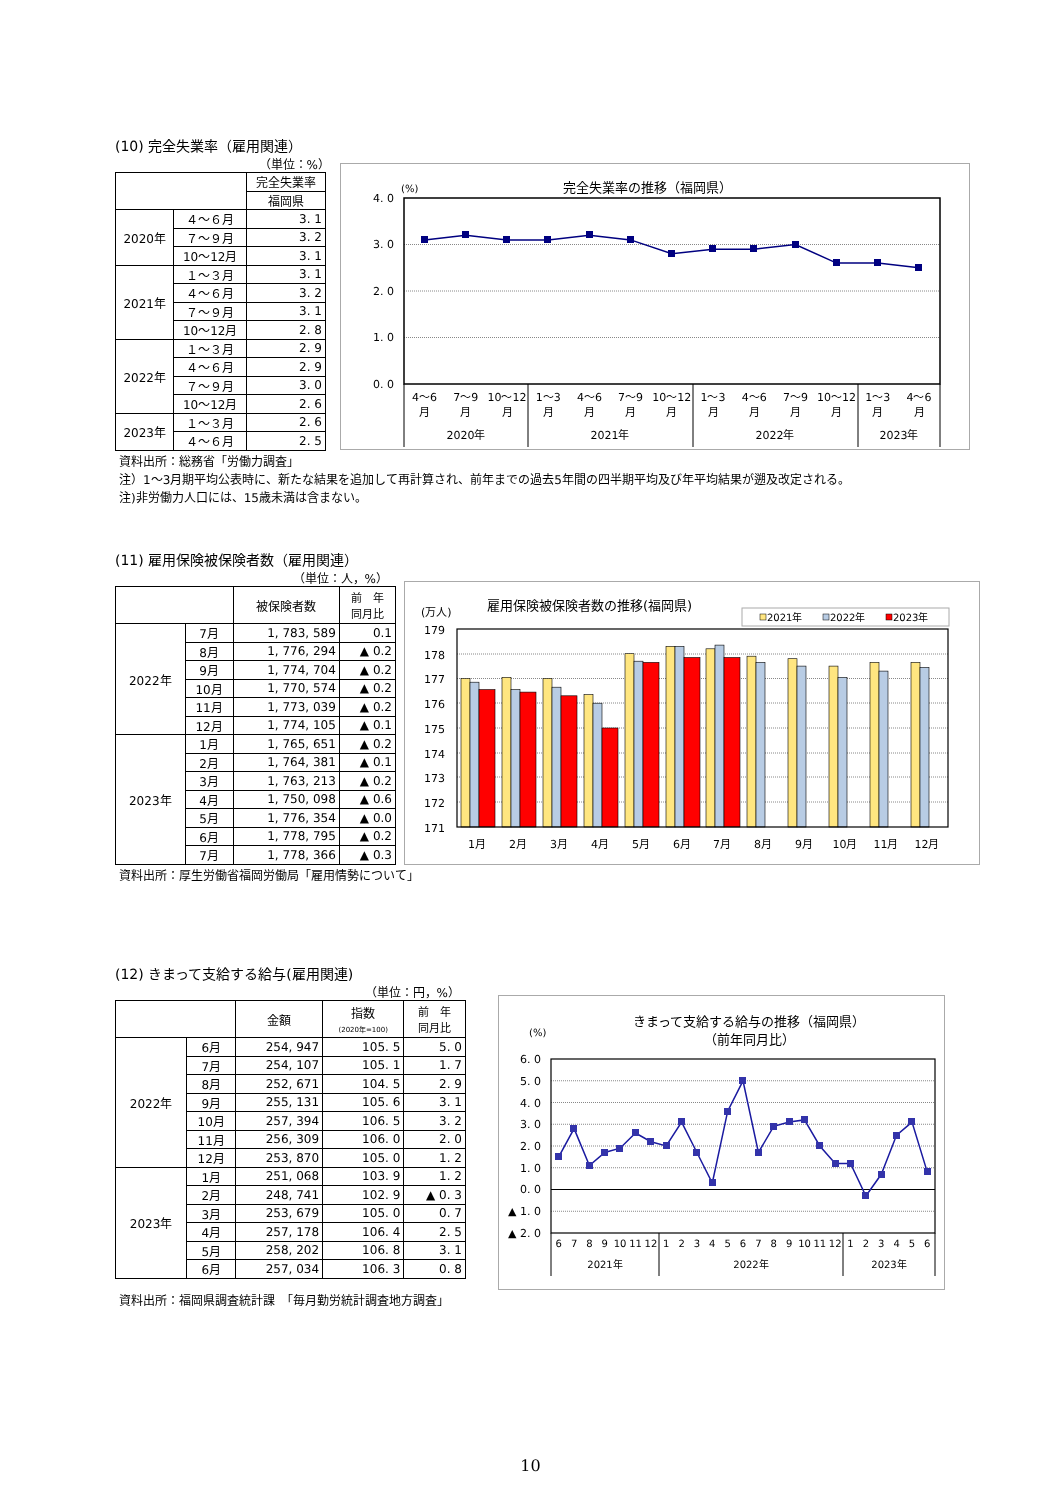(10) 完全失業率（雇用関連）
（単位：%）
| | | 完全失業率 |
| --- | --- | --- |
| | | 福岡県 |
| 2020年 | ４～６月 | 3. 1 |
| | ７～９月 | 3. 2 |
| | 10～12月 | 3. 1 |
| 2021年 | １～３月 | 3. 1 |
| | ４～６月 | 3. 2 |
| | ７～９月 | 3. 1 |
| | 10～12月 | 2. 8 |
| 2022年 | １～３月 | 2. 9 |
| | ４～６月 | 2. 9 |
| | ７～９月 | 3. 0 |
| | 10～12月 | 2. 6 |
| 2023年 | １～３月 | 2. 6 |
| | ４～６月 | 2. 5 |
完全失業率の推移（福岡県）
(%)
4. 0
3. 0
2. 0
1. 0
0. 0
4～6
7～9
10～12
1～3
4～6
7～9
10～12
1～3
4～6
7～9
10～12
1～3
4～6
月
月
月
月
月
月
月
月
月
月
月
月
月
2020年
2021年
2022年
2023年
資料出所：総務省「労働力調査」
注）1～3月期平均公表時に、新たな結果を追加して再計算され、前年までの過去5年間の四半期平均及び年平均結果が遡及改定される。
注)非労働力人口には、15歳未満は含まない。
(11) 雇用保険被保険者数（雇用関連）
（単位：人，%）
| | | 被保険者数 | 前 年 同月比 |
| --- | --- | --- | --- |
| 2022年 | 7月 | 1, 783, 589 | 0.1 |
| | 8月 | 1, 776, 294 | ▲ 0.2 |
| | 9月 | 1, 774, 704 | ▲ 0.2 |
| | 10月 | 1, 770, 574 | ▲ 0.2 |
| | 11月 | 1, 773, 039 | ▲ 0.2 |
| | 12月 | 1, 774, 105 | ▲ 0.1 |
| 2023年 | 1月 | 1, 765, 651 | ▲ 0.2 |
| | 2月 | 1, 764, 381 | ▲ 0.1 |
| | 3月 | 1, 763, 213 | ▲ 0.2 |
| | 4月 | 1, 750, 098 | ▲ 0.6 |
| | 5月 | 1, 776, 354 | ▲ 0.0 |
| | 6月 | 1, 778, 795 | ▲ 0.2 |
| | 7月 | 1, 778, 366 | ▲ 0.3 |
雇用保険被保険者数の推移(福岡県)
(万人)
2021年
2022年
2023年
179
178
177
176
175
174
173
172
171
1月
2月
3月
4月
5月
6月
7月
8月
9月
10月
11月
12月
資料出所：厚生労働省福岡労働局「雇用情勢について」
(12) きまって支給する給与(雇用関連)
（単位：円，%）
| | | 金額 | 指数 (2020年=100) | 前 年 同月比 |
| --- | --- | --- | --- | --- |
| 2022年 | 6月 | 254, 947 | 105. 5 | 5. 0 |
| | 7月 | 254, 107 | 105. 1 | 1. 7 |
| | 8月 | 252, 671 | 104. 5 | 2. 9 |
| | 9月 | 255, 131 | 105. 6 | 3. 1 |
| | 10月 | 257, 394 | 106. 5 | 3. 2 |
| | 11月 | 256, 309 | 106. 0 | 2. 0 |
| | 12月 | 253, 870 | 105. 0 | 1. 2 |
| 2023年 | 1月 | 251, 068 | 103. 9 | 1. 2 |
| | 2月 | 248, 741 | 102. 9 | ▲ 0. 3 |
| | 3月 | 253, 679 | 105. 0 | 0. 7 |
| | 4月 | 257, 178 | 106. 4 | 2. 5 |
| | 5月 | 258, 202 | 106. 8 | 3. 1 |
| | 6月 | 257, 034 | 106. 3 | 0. 8 |
きまって支給する給与の推移（福岡県）
（前年同月比）
(%)
6. 0
5. 0
4. 0
3. 0
2. 0
1. 0
0. 0
▲ 1. 0
▲ 2. 0
6
7
8
9
10
11
12
1
2
3
4
5
6
7
8
9
10
11
12
1
2
3
4
5
6
2021年
2022年
2023年
資料出所：福岡県調査統計課　「毎月勤労統計調査地方調査」
10